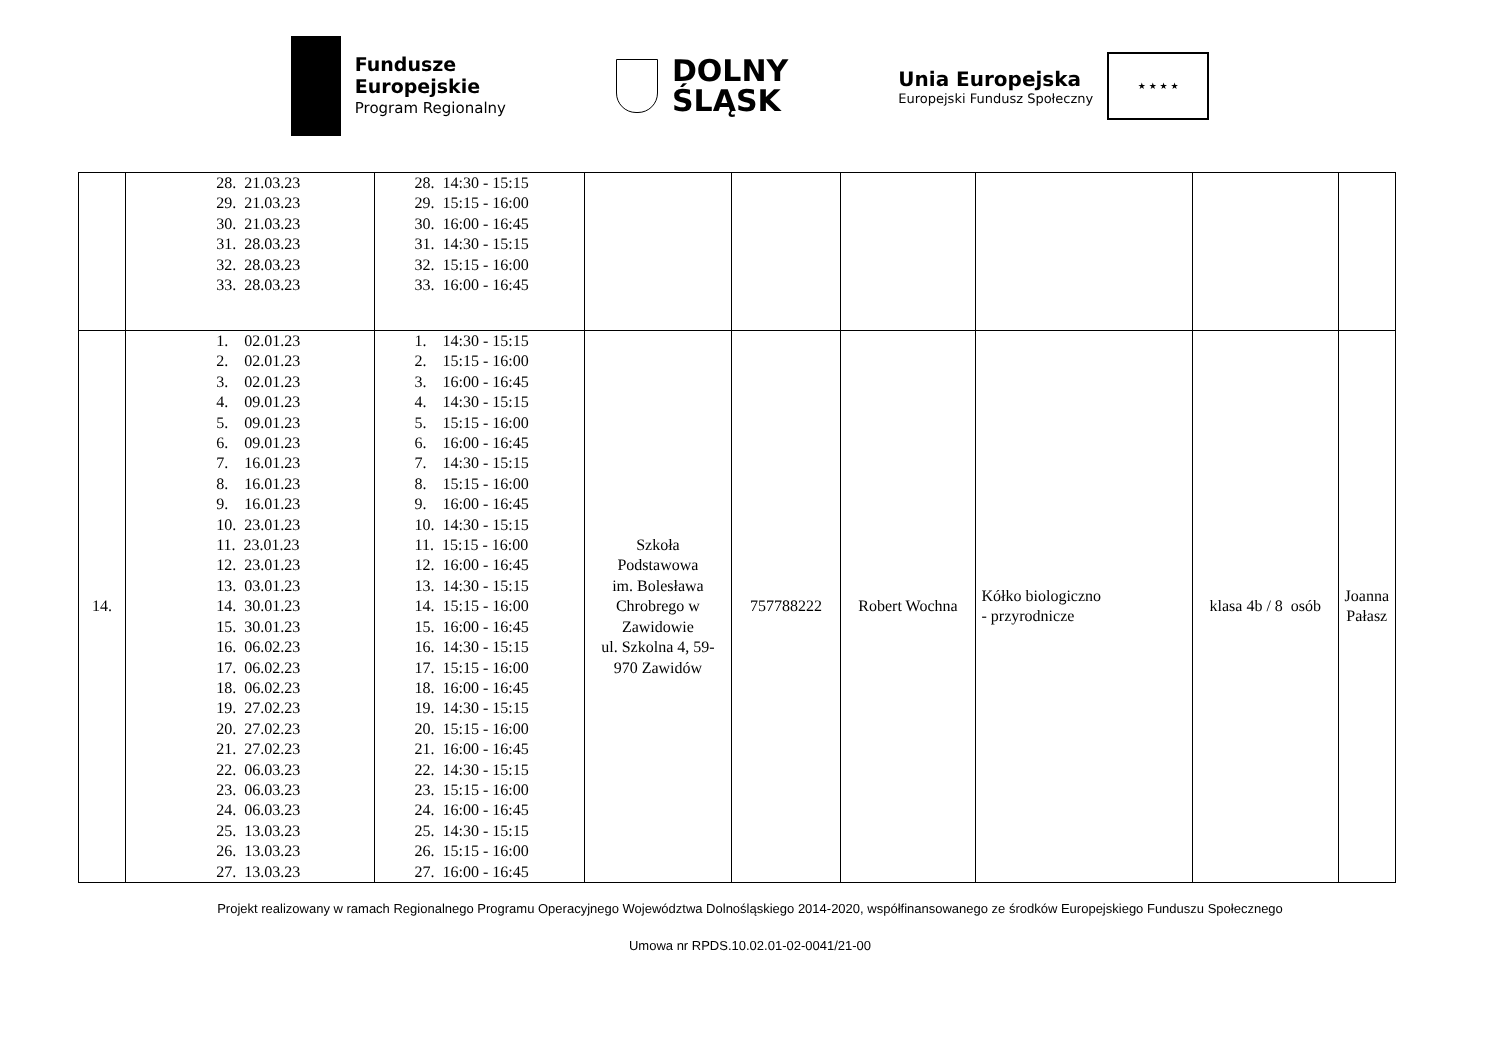Fundusze
Europejskie
Program Regionalny
DOLNY
ŚLĄSK
Unia Europejska
Europejski Fundusz Społeczny
★ ★ ★ ★
| | 28. 21.03.23 29. 21.03.23 30. 21.03.23 31. 28.03.23 32. 28.03.23 33. 28.03.23 | 28. 14:30 - 15:15 29. 15:15 - 16:00 30. 16:00 - 16:45 31. 14:30 - 15:15 32. 15:15 - 16:00 33. 16:00 - 16:45 | | | | | | |
| 14. | 1. 02.01.23 2. 02.01.23 3. 02.01.23 4. 09.01.23 5. 09.01.23 6. 09.01.23 7. 16.01.23 8. 16.01.23 9. 16.01.23 10. 23.01.23 11. 23.01.23 12. 23.01.23 13. 03.01.23 14. 30.01.23 15. 30.01.23 16. 06.02.23 17. 06.02.23 18. 06.02.23 19. 27.02.23 20. 27.02.23 21. 27.02.23 22. 06.03.23 23. 06.03.23 24. 06.03.23 25. 13.03.23 26. 13.03.23 27. 13.03.23 | 1. 14:30 - 15:15 2. 15:15 - 16:00 3. 16:00 - 16:45 4. 14:30 - 15:15 5. 15:15 - 16:00 6. 16:00 - 16:45 7. 14:30 - 15:15 8. 15:15 - 16:00 9. 16:00 - 16:45 10. 14:30 - 15:15 11. 15:15 - 16:00 12. 16:00 - 16:45 13. 14:30 - 15:15 14. 15:15 - 16:00 15. 16:00 - 16:45 16. 14:30 - 15:15 17. 15:15 - 16:00 18. 16:00 - 16:45 19. 14:30 - 15:15 20. 15:15 - 16:00 21. 16:00 - 16:45 22. 14:30 - 15:15 23. 15:15 - 16:00 24. 16:00 - 16:45 25. 14:30 - 15:15 26. 15:15 - 16:00 27. 16:00 - 16:45 | Szkoła Podstawowa im. Bolesława Chrobrego w Zawidowie ul. Szkolna 4, 59- 970 Zawidów | 757788222 | Robert Wochna | Kółko biologiczno - przyrodnicze | klasa 4b / 8 osób | Joanna Pałasz |
Projekt realizowany w ramach Regionalnego Programu Operacyjnego Województwa Dolnośląskiego 2014-2020, współfinansowanego ze środków Europejskiego Funduszu Społecznego
Umowa nr RPDS.10.02.01-02-0041/21-00